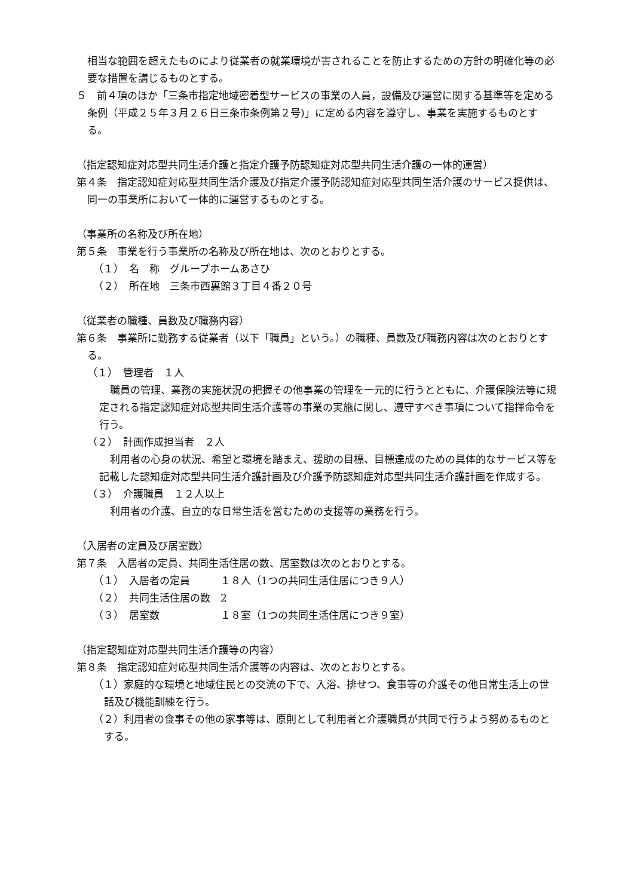相当な範囲を超えたものにより従業者の就業環境が害されることを防止するための方針の明確化等の必要な措置を講じるものとする。
５　前４項のほか「三条市指定地域密着型サービスの事業の人員，設備及び運営に関する基準等を定める条例（平成２５年３月２６日三条市条例第２号)」に定める内容を遵守し、事業を実施するものとする。
（指定認知症対応型共同生活介護と指定介護予防認知症対応型共同生活介護の一体的運営）
第４条　指定認知症対応型共同生活介護及び指定介護予防認知症対応型共同生活介護のサービス提供は、同一の事業所において一体的に運営するものとする。
（事業所の名称及び所在地）
第５条　事業を行う事業所の名称及び所在地は、次のとおりとする。
（１）　名　称　グループホームあさひ
（２）　所在地　三条市西裏館３丁目４番２０号
（従業者の職種、員数及び職務内容）
第６条　事業所に勤務する従業者（以下「職員」という。）の職種、員数及び職務内容は次のとおりとする。
（１）　管理者　１人
職員の管理、業務の実施状況の把握その他事業の管理を一元的に行うとともに、介護保険法等に規定される指定認知症対応型共同生活介護等の事業の実施に関し、遵守すべき事項について指揮命令を行う。
（２）　計画作成担当者　２人
利用者の心身の状況、希望と環境を踏まえ、援助の目標、目標達成のための具体的なサービス等を記載した認知症対応型共同生活介護計画及び介護予防認知症対応型共同生活介護計画を作成する。
（３）　介護職員　１２人以上
利用者の介護、自立的な日常生活を営むための支援等の業務を行う。
（入居者の定員及び居室数）
第７条　入居者の定員、共同生活住居の数、居室数は次のとおりとする。
（１）　入居者の定員　　　１８人（1つの共同生活住居につき９人）
（２）　共同生活住居の数　2
（３）　居室数　　　　　　１８室（1つの共同生活住居につき９室）
（指定認知症対応型共同生活介護等の内容）
第８条　指定認知症対応型共同生活介護等の内容は、次のとおりとする。
（１）家庭的な環境と地域住民との交流の下で、入浴、排せつ、食事等の介護その他日常生活上の世話及び機能訓練を行う。
（２）利用者の食事その他の家事等は、原則として利用者と介護職員が共同で行うよう努めるものとする。